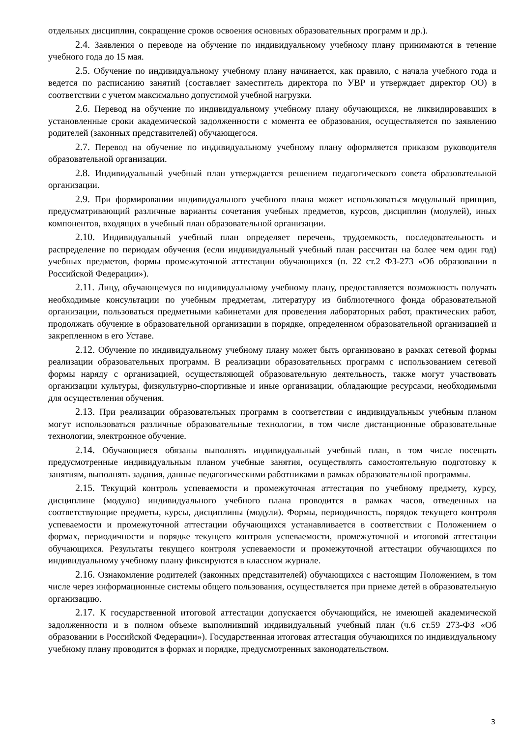отдельных дисциплин, сокращение сроков освоения основных образовательных программ и др.).
2.4. Заявления о переводе на обучение по индивидуальному учебному плану принимаются в течение учебного года до 15 мая.
2.5. Обучение по индивидуальному учебному плану начинается, как правило, с начала учебного года и ведется по расписанию занятий (составляет заместитель директора по УВР и утверждает директор ОО) в соответствии с учетом максимально допустимой учебной нагрузки.
2.6. Перевод на обучение по индивидуальному учебному плану обучающихся, не ликвидировавших в установленные сроки академической задолженности с момента ее образования, осуществляется по заявлению родителей (законных представителей) обучающегося.
2.7. Перевод на обучение по индивидуальному учебному плану оформляется приказом руководителя образовательной организации.
2.8. Индивидуальный учебный план утверждается решением педагогического совета образовательной организации.
2.9. При формировании индивидуального учебного плана может использоваться модульный принцип, предусматривающий различные варианты сочетания учебных предметов, курсов, дисциплин (модулей), иных компонентов, входящих в учебный план образовательной организации.
2.10. Индивидуальный учебный план определяет перечень, трудоемкость, последовательность и распределение по периодам обучения (если индивидуальный учебный план рассчитан на более чем один год) учебных предметов, формы промежуточной аттестации обучающихся (п. 22 ст.2 ФЗ-273 «Об образовании в Российской Федерации»).
2.11. Лицу, обучающемуся по индивидуальному учебному плану, предоставляется возможность получать необходимые консультации по учебным предметам, литературу из библиотечного фонда образовательной организации, пользоваться предметными кабинетами для проведения лабораторных работ, практических работ, продолжать обучение в образовательной организации в порядке, определенном образовательной организацией и закрепленном в его Уставе.
2.12. Обучение по индивидуальному учебному плану может быть организовано в рамках сетевой формы реализации образовательных программ. В реализации образовательных программ с использованием сетевой формы наряду с организацией, осуществляющей образовательную деятельность, также могут участвовать организации культуры, физкультурно-спортивные и иные организации, обладающие ресурсами, необходимыми для осуществления обучения.
2.13. При реализации образовательных программ в соответствии с индивидуальным учебным планом могут использоваться различные образовательные технологии, в том числе дистанционные образовательные технологии, электронное обучение.
2.14. Обучающиеся обязаны выполнять индивидуальный учебный план, в том числе посещать предусмотренные индивидуальным планом учебные занятия, осуществлять самостоятельную подготовку к занятиям, выполнять задания, данные педагогическими работниками в рамках образовательной программы.
2.15. Текущий контроль успеваемости и промежуточная аттестация по учебному предмету, курсу, дисциплине (модулю) индивидуального учебного плана проводится в рамках часов, отведенных на соответствующие предметы, курсы, дисциплины (модули). Формы, периодичность, порядок текущего контроля успеваемости и промежуточной аттестации обучающихся устанавливается в соответствии с Положением о формах, периодичности и порядке текущего контроля успеваемости, промежуточной и итоговой аттестации обучающихся. Результаты текущего контроля успеваемости и промежуточной аттестации обучающихся по индивидуальному учебному плану фиксируются в классном журнале.
2.16. Ознакомление родителей (законных представителей) обучающихся с настоящим Положением, в том числе через информационные системы общего пользования, осуществляется при приеме детей в образовательную организацию.
2.17. К государственной итоговой аттестации допускается обучающийся, не имеющей академической задолженности и в полном объеме выполнивший индивидуальный учебный план (ч.6 ст.59 273-ФЗ «Об образовании в Российской Федерации»). Государственная итоговая аттестация обучающихся по индивидуальному учебному плану проводится в формах и порядке, предусмотренных законодательством.
3